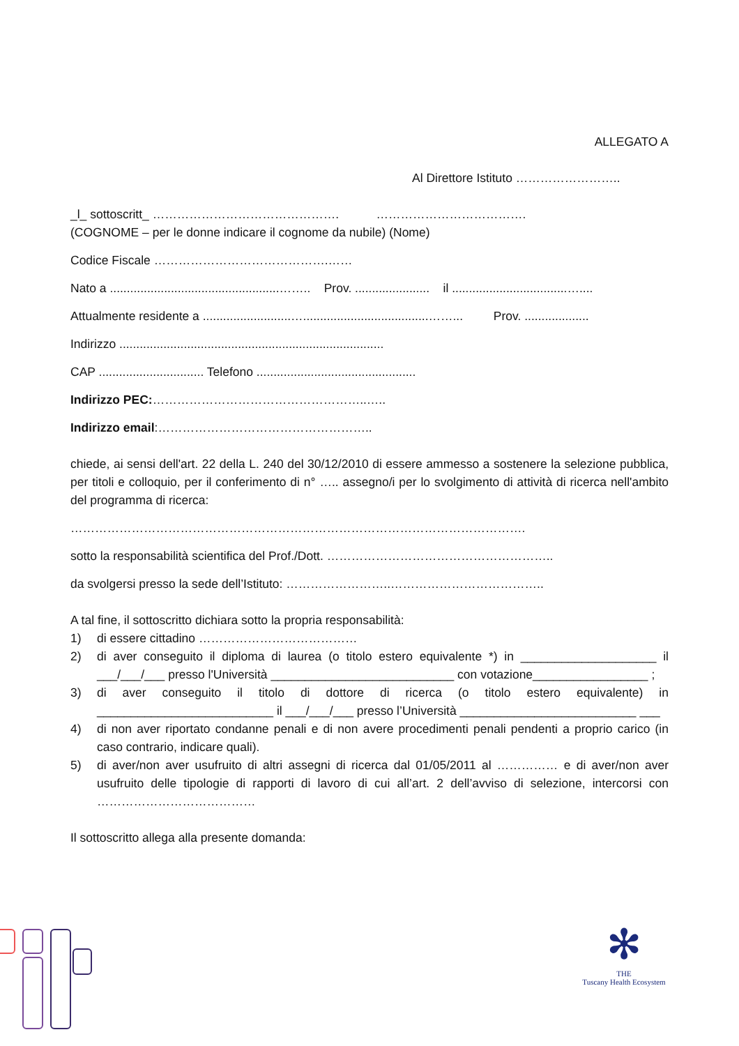ALLEGATO A
Al Direttore Istituto ……………………..
_l_ sottoscritt_ ………………………………………. ……………………………….
(COGNOME – per le donne indicare il cognome da nubile) (Nome)
Codice Fiscale …………………………………….……
Nato a ..................................................…….. Prov. ...................... il ..................................…....
Attualmente residente a ..........................….....................................……... Prov. ...................
Indirizzo ..............................................................................
CAP ............................... Telefono ...............................................
Indirizzo PEC:……………………………………………..…..
Indirizzo email:……………………………………………..
chiede, ai sensi dell'art. 22 della L. 240 del 30/12/2010 di essere ammesso a sostenere la selezione pubblica, per titoli e colloquio, per il conferimento di n° ….. assegno/i per lo svolgimento di attività di ricerca nell'ambito del programma di ricerca:
………………………………………………………………………………………………….
sotto la responsabilità scientifica del Prof./Dott. ………………………………………………..
da svolgersi presso la sede dell’Istituto: ……………………..………………………………..
A tal fine, il sottoscritto dichiara sotto la propria responsabilità:
1) di essere cittadino …………………………………
2) di aver conseguito il diploma di laurea (o titolo estero equivalente *) in ____________________ il ___/___/___ presso l'Università ___________________________ con votazione_________________ ;
3) di aver conseguito il titolo di dottore di ricerca (o titolo estero equivalente) in __________________________ il ___/___/___ presso l’Università __________________________ ___
4) di non aver riportato condanne penali e di non avere procedimenti penali pendenti a proprio carico (in caso contrario, indicare quali).
5) di aver/non aver usufruito di altri assegni di ricerca dal 01/05/2011 al …………… e di aver/non aver usufruito delle tipologie di rapporti di lavoro di cui all’art. 2 dell’avviso di selezione, intercorsi con …………………………………
Il sottoscritto allega alla presente domanda:
✻
THE
Tuscany Health Ecosystem